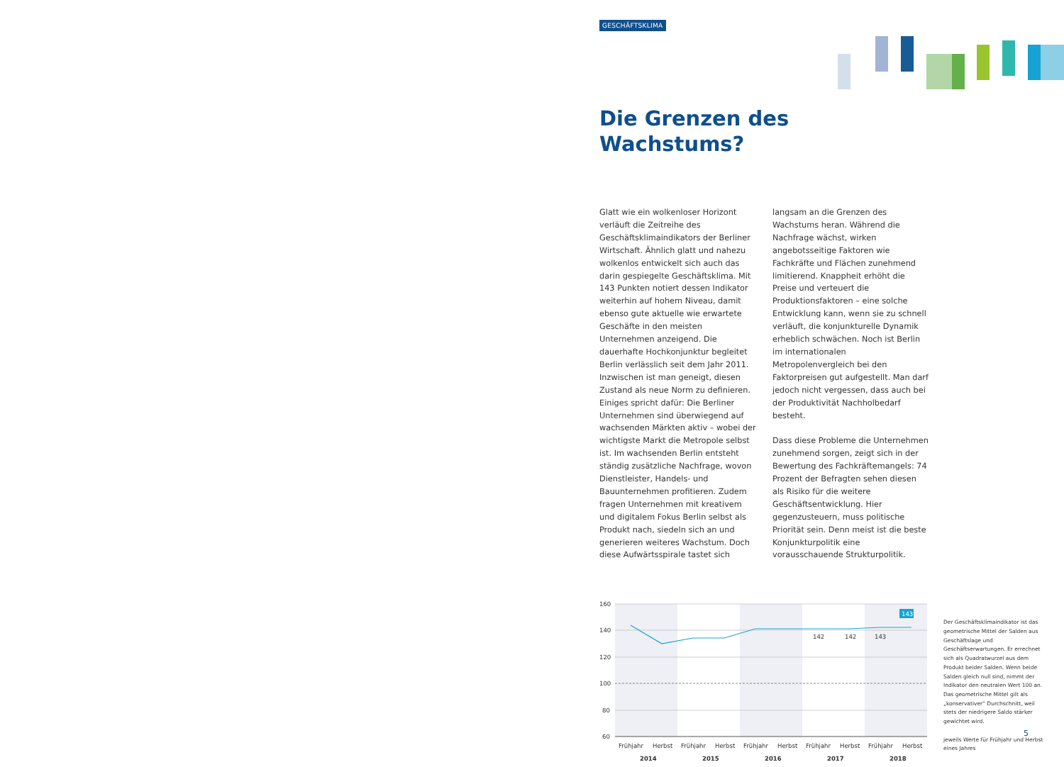GESCHÄFTSKLIMA
Die Grenzen des
Wachstums?
Glatt wie ein wolkenloser Horizont verläuft die Zeitreihe des Geschäftsklimaindikators der Berliner Wirtschaft. Ähnlich glatt und nahezu wolkenlos entwickelt sich auch das darin gespiegelte Geschäftsklima. Mit 143 Punkten notiert dessen Indikator weiterhin auf hohem Niveau, damit ebenso gute aktuelle wie erwartete Geschäfte in den meisten Unternehmen anzeigend. Die dauerhafte Hochkonjunktur begleitet Berlin verlässlich seit dem Jahr 2011. Inzwischen ist man geneigt, diesen Zustand als neue Norm zu definieren. Einiges spricht dafür: Die Berliner Unternehmen sind überwiegend auf wachsenden Märkten aktiv – wobei der wichtigste Markt die Metropole selbst ist. Im wachsenden Berlin entsteht ständig zusätzliche Nachfrage, wovon Dienstleister, Handels- und Bauunternehmen profitieren. Zudem fragen Unternehmen mit kreativem und digitalem Fokus Berlin selbst als Produkt nach, siedeln sich an und generieren weiteres Wachstum. Doch diese Aufwärtsspirale tastet sich
langsam an die Grenzen des Wachstums heran. Während die Nachfrage wächst, wirken angebotsseitige Faktoren wie Fachkräfte und Flächen zunehmend limitierend. Knappheit erhöht die Preise und verteuert die Produktionsfaktoren – eine solche Entwicklung kann, wenn sie zu schnell verläuft, die konjunkturelle Dynamik erheblich schwächen. Noch ist Berlin im internationalen Metropolenvergleich bei den Faktorpreisen gut aufgestellt. Man darf jedoch nicht vergessen, dass auch bei der Produktivität Nachholbedarf besteht.
Dass diese Probleme die Unternehmen zunehmend sorgen, zeigt sich in der Bewertung des Fachkräftemangels: 74 Prozent der Befragten sehen diesen als Risiko für die weitere Geschäftsentwicklung. Hier gegenzusteuern, muss politische Priorität sein. Denn meist ist die beste Konjunkturpolitik eine vorausschauende Strukturpolitik.
160
140
120
100
80
60
143
142
142
143
Frühjahr
Herbst
Frühjahr
Herbst
Frühjahr
Herbst
Frühjahr
Herbst
Frühjahr
Herbst
2014
2015
2016
2017
2018
Der Geschäftsklimaindikator ist das geometrische Mittel der Salden aus Geschäftslage und Geschäftserwartungen. Er errechnet sich als Quadratwurzel aus dem Produkt beider Salden. Wenn beide Salden gleich null sind, nimmt der Indikator den neutralen Wert 100 an. Das geometrische Mittel gilt als „konservativer“ Durchschnitt, weil stets der niedrigere Saldo stärker gewichtet wird.
jeweils Werte für Frühjahr und Herbst eines Jahres
5